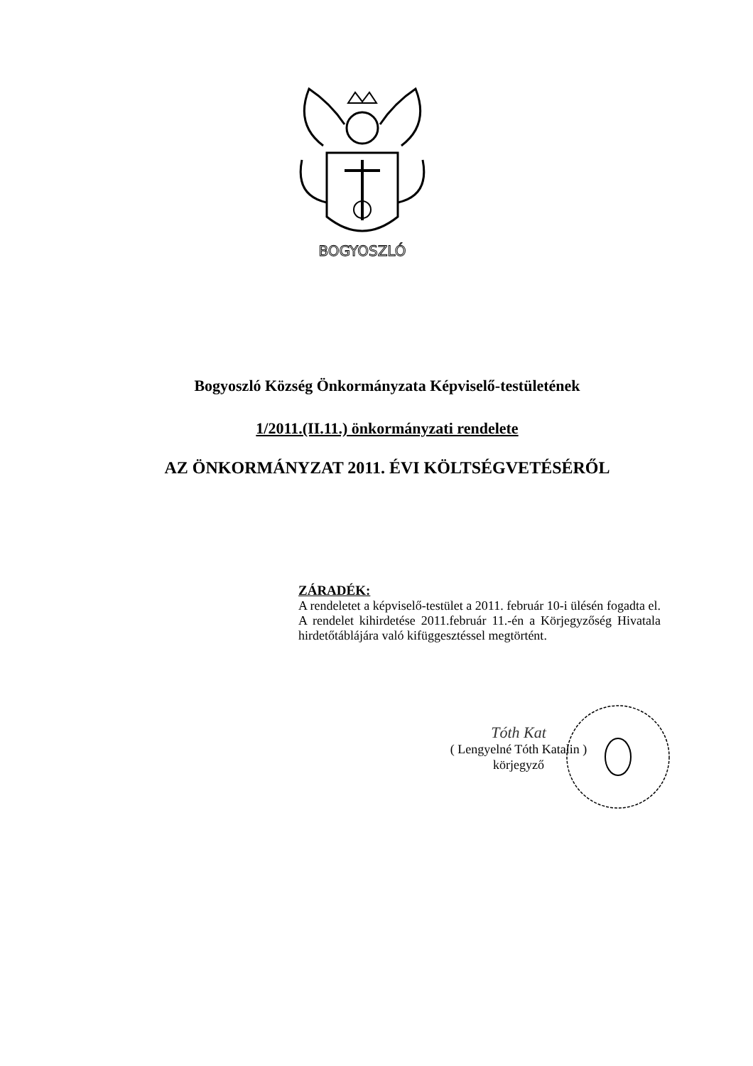BOGYOSZLÓ
Bogyoszló Község Önkormányzata Képviselő-testületének
1/2011.(II.11.) önkormányzati rendelete
AZ ÖNKORMÁNYZAT 2011. ÉVI KÖLTSÉGVETÉSÉRŐL
ZÁRADÉK:
A rendeletet a képviselő-testület a 2011. február 10-i ülésén fogadta el. A rendelet kihirdetése 2011.február 11.-én a Körjegyzőség Hivatala hirdetőtáblájára való kifüggesztéssel megtörtént.
Tóth Kat
( Lengyelné Tóth Katalin )
körjegyző